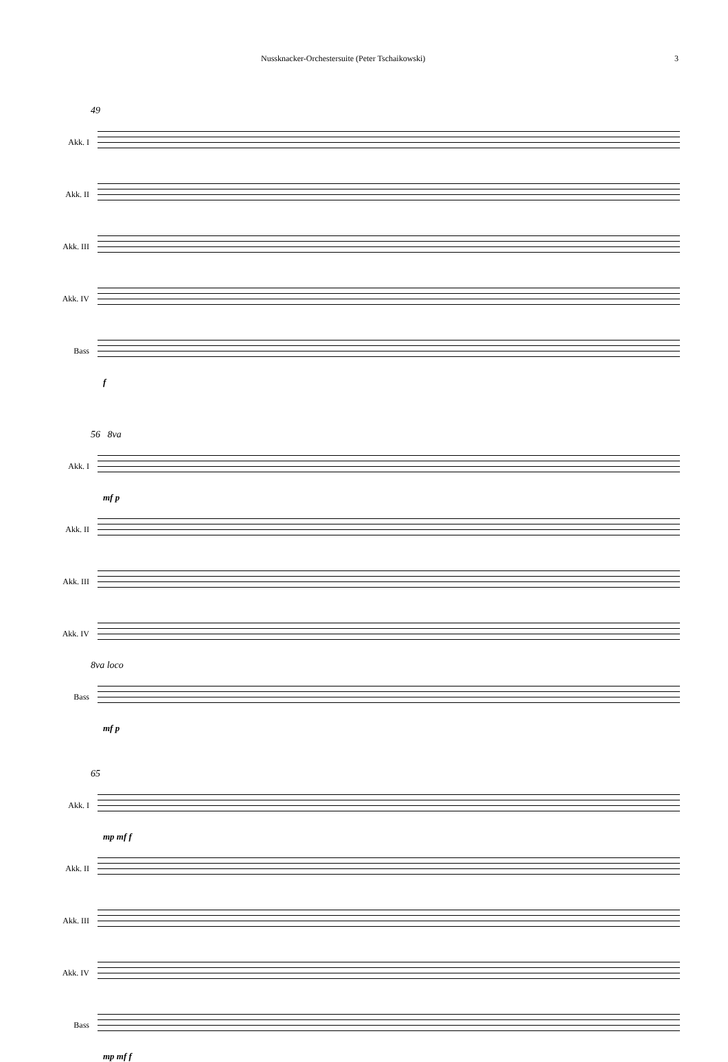Nussknacker-Orchestersuite (Peter Tschaikowski) 3
49
Akk. I
Akk. II
Akk. III
Akk. IV
Bass
f
56 8va
Akk. I
mf p
Akk. II
Akk. III
Akk. IV
8va loco
Bass
mf p
65
Akk. I
mp mf f
Akk. II
Akk. III
Akk. IV
Bass
mp mf f